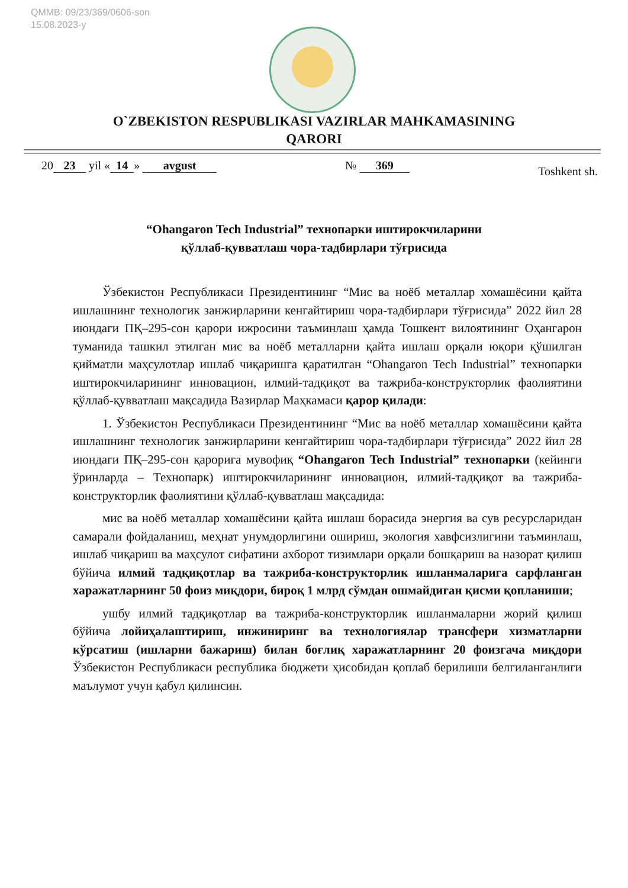QMMB: 09/23/369/0606-son
15.08.2023-y
O`ZBEKISTON RESPUBLIKASI VAZIRLAR MAHKAMASINING
QARORI
20 23 yil « 14 » avgust № 369 Toshkent sh.
“Ohangaron Tech Industrial” технопарки иштирокчиларини
қўллаб-қувватлаш чора-тадбирлари тўғрисида
Ўзбекистон Республикаси Президентининг “Мис ва ноёб металлар хомашёсини қайта ишлашнинг технологик занжирларини кенгайтириш чора-тадбирлари тўғрисида” 2022 йил 28 июндаги ПҚ–295-сон қарори ижросини таъминлаш ҳамда Тошкент вилоятининг Оҳангарон туманида ташкил этилган мис ва ноёб металларни қайта ишлаш орқали юқори қўшилган қийматли маҳсулотлар ишлаб чиқаришга қаратилган “Ohangaron Tech Industrial” технопарки иштирокчиларининг инновацион, илмий-тадқиқот ва тажриба-конструкторлик фаолиятини қўллаб-қувватлаш мақсадида Вазирлар Маҳкамаси қарор қилади:
1. Ўзбекистон Республикаси Президентининг “Мис ва ноёб металлар хомашёсини қайта ишлашнинг технологик занжирларини кенгайтириш чора-тадбирлари тўғрисида” 2022 йил 28 июндаги ПҚ–295-сон қарорига мувофиқ “Ohangaron Tech Industrial” технопарки (кейинги ўринларда – Технопарк) иштирокчиларининг инновацион, илмий-тадқиқот ва тажриба-конструкторлик фаолиятини қўллаб-қувватлаш мақсадида:
мис ва ноёб металлар хомашёсини қайта ишлаш борасида энергия ва сув ресурсларидан самарали фойдаланиш, меҳнат унумдорлигини ошириш, экология хавфсизлигини таъминлаш, ишлаб чиқариш ва маҳсулот сифатини ахборот тизимлари орқали бошқариш ва назорат қилиш бўйича илмий тадқиқотлар ва тажриба-конструкторлик ишланмаларига сарфланган харажатларнинг 50 фоиз миқдори, бироқ 1 млрд сўмдан ошмайдиган қисми қопланиши;
ушбу илмий тадқиқотлар ва тажриба-конструкторлик ишланмаларни жорий қилиш бўйича лойиҳалаштириш, инжиниринг ва технологиялар трансфери хизматларни кўрсатиш (ишларни бажариш) билан боғлиқ харажатларнинг 20 фоизгача миқдори Ўзбекистон Республикаси республика бюджети ҳисобидан қоплаб берилиши белгиланганлиги маълумот учун қабул қилинсин.